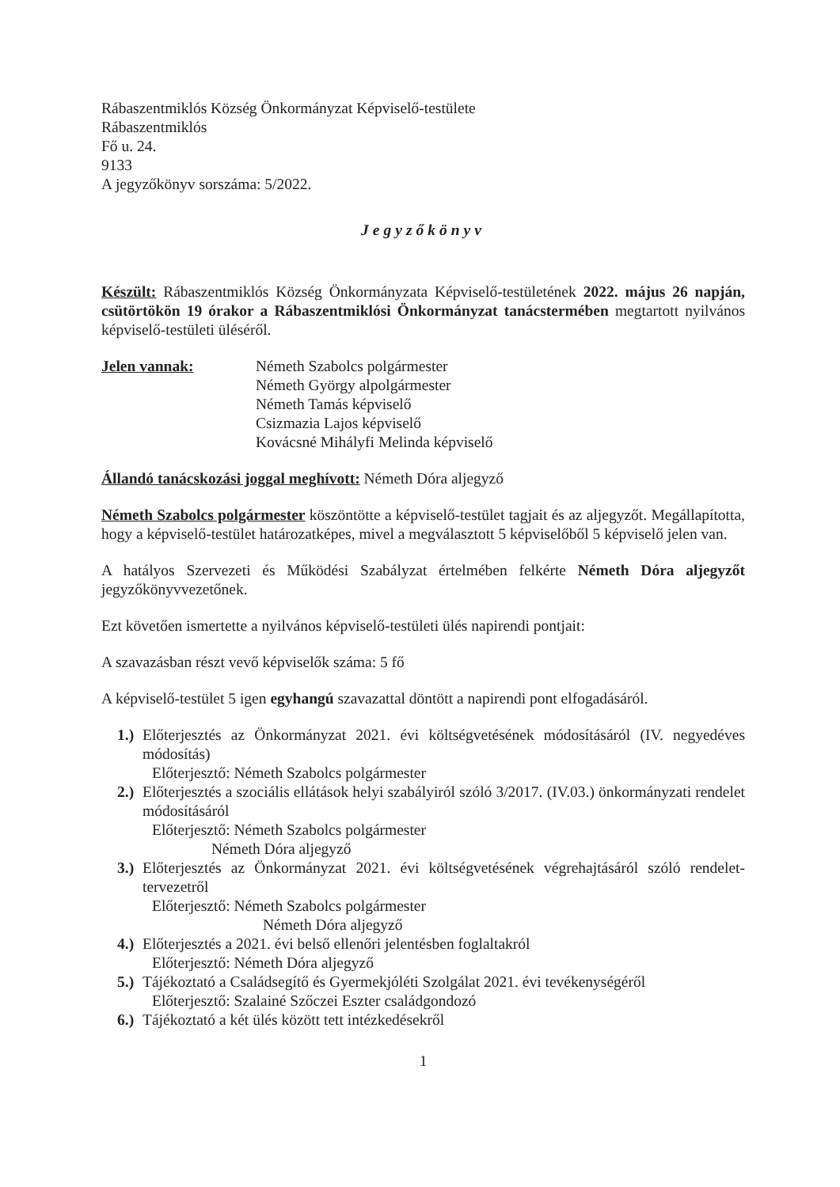Rábaszentmiklós Község Önkormányzat Képviselő-testülete
Rábaszentmiklós
Fő u. 24.
9133
A jegyzőkönyv sorszáma: 5/2022.
Jegyzőkönyv
Készült: Rábaszentmiklós Község Önkormányzata Képviselő-testületének 2022. május 26 napján, csütörtökön 19 órakor a Rábaszentmiklósi Önkormányzat tanácstermében megtartott nyilvános képviselő-testületi üléséről.
Jelen vannak: Németh Szabolcs polgármester
Németh György alpolgármester
Németh Tamás képviselő
Csizmazia Lajos képviselő
Kovácsné Mihályfi Melinda képviselő
Állandó tanácskozási joggal meghívott: Németh Dóra aljegyző
Németh Szabolcs polgármester köszöntötte a képviselő-testület tagjait és az aljegyzőt. Megállapította, hogy a képviselő-testület határozatképes, mivel a megválasztott 5 képviselőből 5 képviselő jelen van.
A hatályos Szervezeti és Működési Szabályzat értelmében felkérte Németh Dóra aljegyzőt jegyzőkönyvvezetőnek.
Ezt követően ismertette a nyilvános képviselő-testületi ülés napirendi pontjait:
A szavazásban részt vevő képviselők száma: 5 fő
A képviselő-testület 5 igen egyhangú szavazattal döntött a napirendi pont elfogadásáról.
1.)
Előterjesztés az Önkormányzat 2021. évi költségvetésének módosításáról (IV. negyedéves módosítás)
Előterjesztő: Németh Szabolcs polgármester
2.)
Előterjesztés a szociális ellátások helyi szabályiról szóló 3/2017. (IV.03.) önkormányzati rendelet módosításáról
Előterjesztő: Németh Szabolcs polgármester
Németh Dóra aljegyző
3.)
Előterjesztés az Önkormányzat 2021. évi költségvetésének végrehajtásáról szóló rendelet-tervezetről
Előterjesztő: Németh Szabolcs polgármester
Németh Dóra aljegyző
4.)
Előterjesztés a 2021. évi belső ellenőri jelentésben foglaltakról
Előterjesztő: Németh Dóra aljegyző
5.)
Tájékoztató a Családsegítő és Gyermekjóléti Szolgálat 2021. évi tevékenységéről
Előterjesztő: Szalainé Szőczei Eszter családgondozó
6.)
Tájékoztató a két ülés között tett intézkedésekről
1